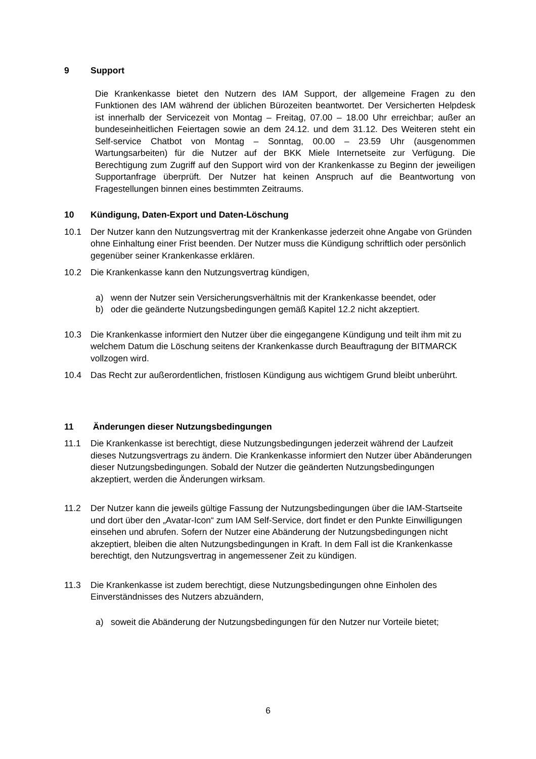9 Support
Die Krankenkasse bietet den Nutzern des IAM Support, der allgemeine Fragen zu den Funktionen des IAM während der üblichen Bürozeiten beantwortet. Der Versicherten Helpdesk ist innerhalb der Servicezeit von Montag – Freitag, 07.00 – 18.00 Uhr erreichbar; außer an bundeseinheitlichen Feiertagen sowie an dem 24.12. und dem 31.12. Des Weiteren steht ein Self-service Chatbot von Montag – Sonntag, 00.00 – 23.59 Uhr (ausgenommen Wartungsarbeiten) für die Nutzer auf der BKK Miele Internetseite zur Verfügung. Die Berechtigung zum Zugriff auf den Support wird von der Krankenkasse zu Beginn der jeweiligen Supportanfrage überprüft. Der Nutzer hat keinen Anspruch auf die Beantwortung von Fragestellungen binnen eines bestimmten Zeitraums.
10 Kündigung, Daten-Export und Daten-Löschung
10.1 Der Nutzer kann den Nutzungsvertrag mit der Krankenkasse jederzeit ohne Angabe von Gründen ohne Einhaltung einer Frist beenden. Der Nutzer muss die Kündigung schriftlich oder persönlich gegenüber seiner Krankenkasse erklären.
10.2 Die Krankenkasse kann den Nutzungsvertrag kündigen,
a) wenn der Nutzer sein Versicherungsverhältnis mit der Krankenkasse beendet, oder
b) oder die geänderte Nutzungsbedingungen gemäß Kapitel 12.2 nicht akzeptiert.
10.3 Die Krankenkasse informiert den Nutzer über die eingegangene Kündigung und teilt ihm mit zu welchem Datum die Löschung seitens der Krankenkasse durch Beauftragung der BITMARCK vollzogen wird.
10.4 Das Recht zur außerordentlichen, fristlosen Kündigung aus wichtigem Grund bleibt unberührt.
11 Änderungen dieser Nutzungsbedingungen
11.1 Die Krankenkasse ist berechtigt, diese Nutzungsbedingungen jederzeit während der Laufzeit dieses Nutzungsvertrags zu ändern. Die Krankenkasse informiert den Nutzer über Abänderungen dieser Nutzungsbedingungen. Sobald der Nutzer die geänderten Nutzungsbedingungen akzeptiert, werden die Änderungen wirksam.
11.2 Der Nutzer kann die jeweils gültige Fassung der Nutzungsbedingungen über die IAM-Startseite und dort über den „Avatar-Icon“ zum IAM Self-Service, dort findet er den Punkte Einwilligungen einsehen und abrufen. Sofern der Nutzer eine Abänderung der Nutzungsbedingungen nicht akzeptiert, bleiben die alten Nutzungsbedingungen in Kraft. In dem Fall ist die Krankenkasse berechtigt, den Nutzungsvertrag in angemessener Zeit zu kündigen.
11.3 Die Krankenkasse ist zudem berechtigt, diese Nutzungsbedingungen ohne Einholen des Einverständnisses des Nutzers abzuändern,
a) soweit die Abänderung der Nutzungsbedingungen für den Nutzer nur Vorteile bietet;
6